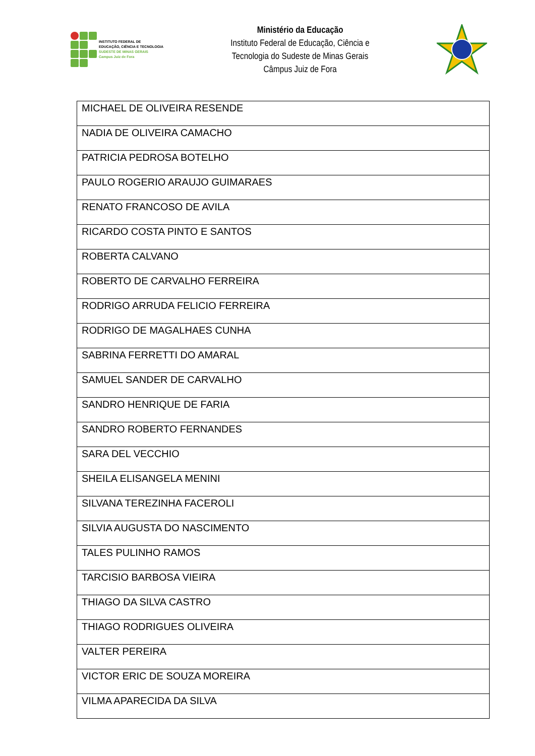INSTITUTO FEDERAL DE
EDUCAÇÃO, CIÊNCIA E TECNOLOGIA
SUDESTE DE MINAS GERAIS
Campus Juiz de Fora
Ministério da Educação
Instituto Federal de Educação, Ciência e
Tecnologia do Sudeste de Minas Gerais
Câmpus Juiz de Fora
| MICHAEL DE OLIVEIRA RESENDE |
| NADIA DE OLIVEIRA CAMACHO |
| PATRICIA PEDROSA BOTELHO |
| PAULO ROGERIO ARAUJO GUIMARAES |
| RENATO FRANCOSO DE AVILA |
| RICARDO COSTA PINTO E SANTOS |
| ROBERTA CALVANO |
| ROBERTO DE CARVALHO FERREIRA |
| RODRIGO ARRUDA FELICIO FERREIRA |
| RODRIGO DE MAGALHAES CUNHA |
| SABRINA FERRETTI DO AMARAL |
| SAMUEL SANDER DE CARVALHO |
| SANDRO HENRIQUE DE FARIA |
| SANDRO ROBERTO FERNANDES |
| SARA DEL VECCHIO |
| SHEILA ELISANGELA MENINI |
| SILVANA TEREZINHA FACEROLI |
| SILVIA AUGUSTA DO NASCIMENTO |
| TALES PULINHO RAMOS |
| TARCISIO BARBOSA VIEIRA |
| THIAGO DA SILVA CASTRO |
| THIAGO RODRIGUES OLIVEIRA |
| VALTER PEREIRA |
| VICTOR ERIC DE SOUZA MOREIRA |
| VILMA APARECIDA DA SILVA |